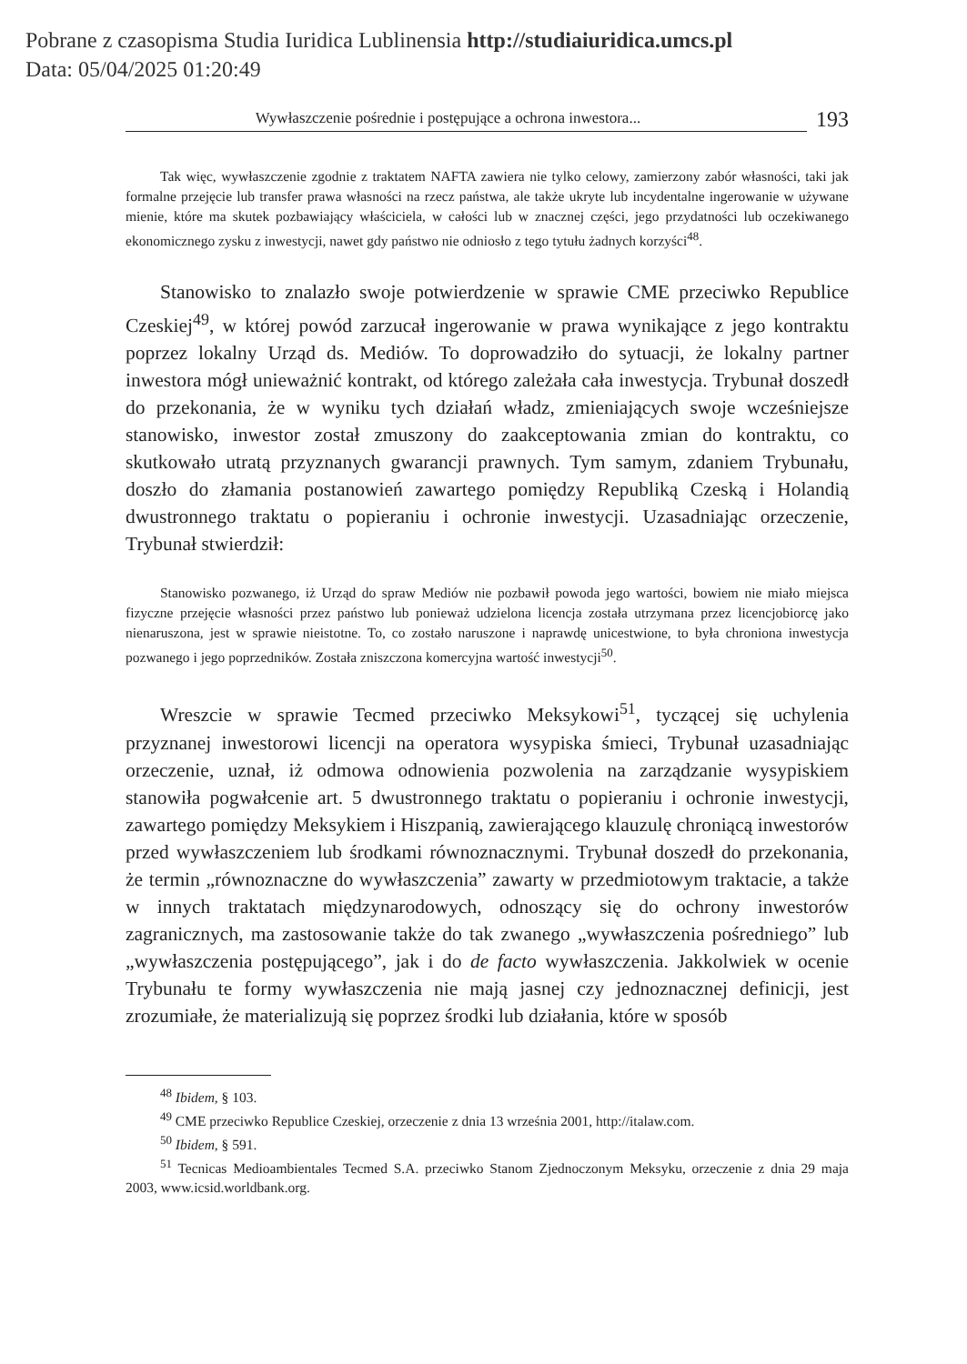Pobrane z czasopisma Studia Iuridica Lublinensia http://studiaiuridica.umcs.pl
Data: 05/04/2025 01:20:49
Wywłaszczenie pośrednie i postępujące a ochrona inwestora... 193
Tak więc, wywłaszczenie zgodnie z traktatem NAFTA zawiera nie tylko celowy, zamierzony zabór własności, taki jak formalne przejęcie lub transfer prawa własności na rzecz państwa, ale także ukryte lub incydentalne ingerowanie w używane mienie, które ma skutek pozbawiający właściciela, w całości lub w znacznej części, jego przydatności lub oczekiwanego ekonomicznego zysku z inwestycji, nawet gdy państwo nie odniosło z tego tytułu żadnych korzyści<sup>48</sup>.
Stanowisko to znalazło swoje potwierdzenie w sprawie CME przeciwko Republice Czeskiej<sup>49</sup>, w której powód zarzucał ingerowanie w prawa wynikające z jego kontraktu poprzez lokalny Urząd ds. Mediów. To doprowadziło do sytuacji, że lokalny partner inwestora mógł unieważnić kontrakt, od którego zależała cała inwestycja. Trybunał doszedł do przekonania, że w wyniku tych działań władz, zmieniających swoje wcześniejsze stanowisko, inwestor został zmuszony do zaakceptowania zmian do kontraktu, co skutkowało utratą przyznanych gwarancji prawnych. Tym samym, zdaniem Trybunału, doszło do złamania postanowień zawartego pomiędzy Republiką Czeską i Holandią dwustronnego traktatu o popieraniu i ochronie inwestycji. Uzasadniając orzeczenie, Trybunał stwierdził:
Stanowisko pozwanego, iż Urząd do spraw Mediów nie pozbawił powoda jego wartości, bowiem nie miało miejsca fizyczne przejęcie własności przez państwo lub ponieważ udzielona licencja została utrzymana przez licencjobiorcę jako nienaruszona, jest w sprawie nieistotne. To, co zostało naruszone i naprawdę unicestwione, to była chroniona inwestycja pozwanego i jego poprzedników. Została zniszczona komercyjna wartość inwestycji<sup>50</sup>.
Wreszcie w sprawie Tecmed przeciwko Meksykowi<sup>51</sup>, tyczącej się uchylenia przyznanej inwestorowi licencji na operatora wysypiska śmieci, Trybunał uzasadniając orzeczenie, uznał, iż odmowa odnowienia pozwolenia na zarządzanie wysypiskiem stanowiła pogwałcenie art. 5 dwustronnego traktatu o popieraniu i ochronie inwestycji, zawartego pomiędzy Meksykiem i Hiszpanią, zawierającego klauzulę chroniącą inwestorów przed wywłaszczeniem lub środkami równoznacznymi. Trybunał doszedł do przekonania, że termin „równoznaczne do wywłaszczenia” zawarty w przedmiotowym traktacie, a także w innych traktatach międzynarodowych, odnoszący się do ochrony inwestorów zagranicznych, ma zastosowanie także do tak zwanego „wywłaszczenia pośredniego” lub „wywłaszczenia postępującego”, jak i do de facto wywłaszczenia. Jakkolwiek w ocenie Trybunału te formy wywłaszczenia nie mają jasnej czy jednoznacznej definicji, jest zrozumiałe, że materializują się poprzez środki lub działania, które w sposób
<sup>48</sup> Ibidem, § 103.
<sup>49</sup> CME przeciwko Republice Czeskiej, orzeczenie z dnia 13 września 2001, http://italaw.com.
<sup>50</sup> Ibidem, § 591.
<sup>51</sup> Tecnicas Medioambientales Tecmed S.A. przeciwko Stanom Zjednoczonym Meksyku, orzeczenie z dnia 29 maja 2003, www.icsid.worldbank.org.